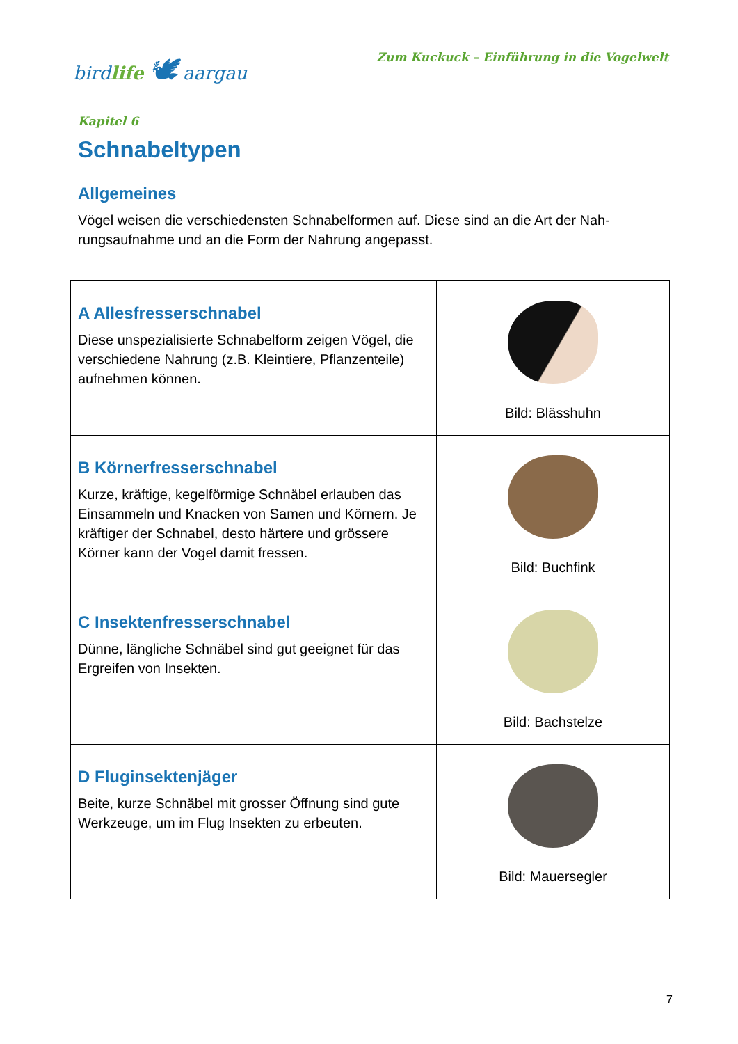bird life 🕊 aargau
Zum Kuckuck – Einführung in die Vogelwelt
Kapitel 6
Schnabeltypen
Allgemeines
Vögel weisen die verschiedensten Schnabelformen auf. Diese sind an die Art der Nah-
rungsaufnahme und an die Form der Nahrung angepasst.
| A Allesfresserschnabel Diese unspezialisierte Schnabelform zeigen Vögel, die verschiedene Nahrung (z.B. Kleintiere, Pflanzenteile) aufnehmen können. | Bild: Blässhuhn |
| B Körnerfresserschnabel Kurze, kräftige, kegelförmige Schnäbel erlauben das Einsammeln und Knacken von Samen und Körnern. Je kräftiger der Schnabel, desto härtere und grössere Körner kann der Vogel damit fressen. | Bild: Buchfink |
| C Insektenfresserschnabel Dünne, längliche Schnäbel sind gut geeignet für das Ergreifen von Insekten. | Bild: Bachstelze |
| D Fluginsektenjäger Beite, kurze Schnäbel mit grosser Öffnung sind gute Werkzeuge, um im Flug Insekten zu erbeuten. | Bild: Mauersegler |
7